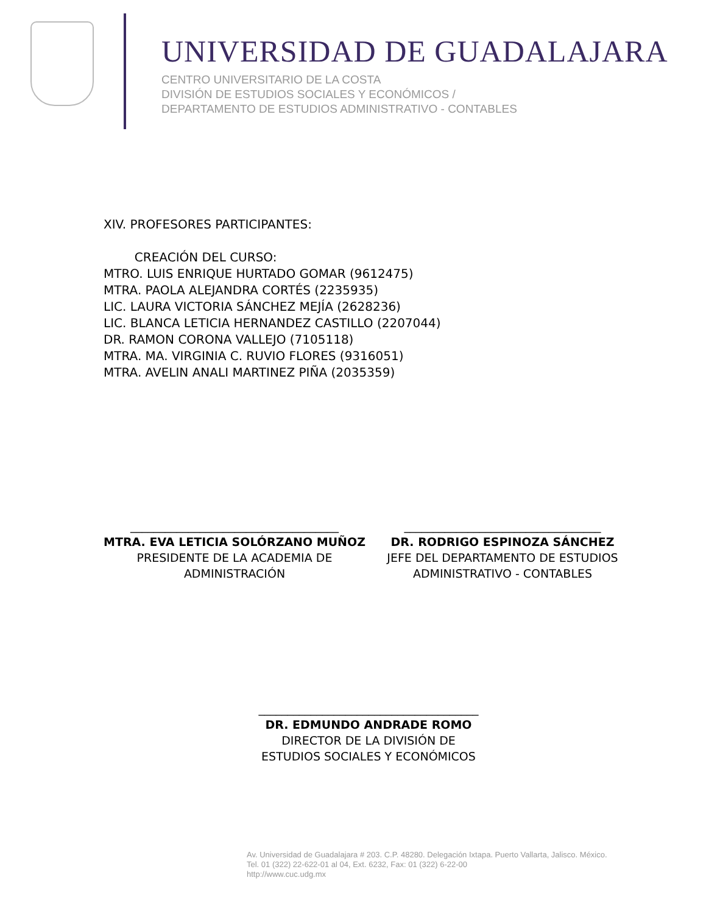UNIVERSIDAD DE GUADALAJARA
CENTRO UNIVERSITARIO DE LA COSTA
DIVISIÓN DE ESTUDIOS SOCIALES Y ECONÓMICOS /
DEPARTAMENTO DE ESTUDIOS ADMINISTRATIVO - CONTABLES
XIV. PROFESORES PARTICIPANTES:
CREACIÓN DEL CURSO:
MTRO. LUIS ENRIQUE HURTADO GOMAR (9612475)
MTRA. PAOLA ALEJANDRA CORTÉS (2235935)
LIC. LAURA VICTORIA SÁNCHEZ MEJÍA (2628236)
LIC. BLANCA LETICIA HERNANDEZ CASTILLO (2207044)
DR. RAMON CORONA VALLEJO (7105118)
MTRA. MA. VIRGINIA C. RUVIO FLORES (9316051)
MTRA. AVELIN ANALI MARTINEZ PIÑA (2035359)
____________________________________
MTRA. EVA LETICIA SOLÓRZANO MUÑOZ
PRESIDENTE DE LA ACADEMIA DE
ADMINISTRACIÓN
__________________________________
DR. RODRIGO ESPINOZA SÁNCHEZ
JEFE DEL DEPARTAMENTO DE ESTUDIOS
ADMINISTRATIVO - CONTABLES
______________________________________
DR. EDMUNDO ANDRADE ROMO
DIRECTOR DE LA DIVISIÓN DE
ESTUDIOS SOCIALES Y ECONÓMICOS
Av. Universidad de Guadalajara # 203. C.P. 48280. Delegación Ixtapa. Puerto Vallarta, Jalisco. México.
Tel. 01 (322) 22-622-01 al 04, Ext. 6232, Fax: 01 (322) 6-22-00
http://www.cuc.udg.mx